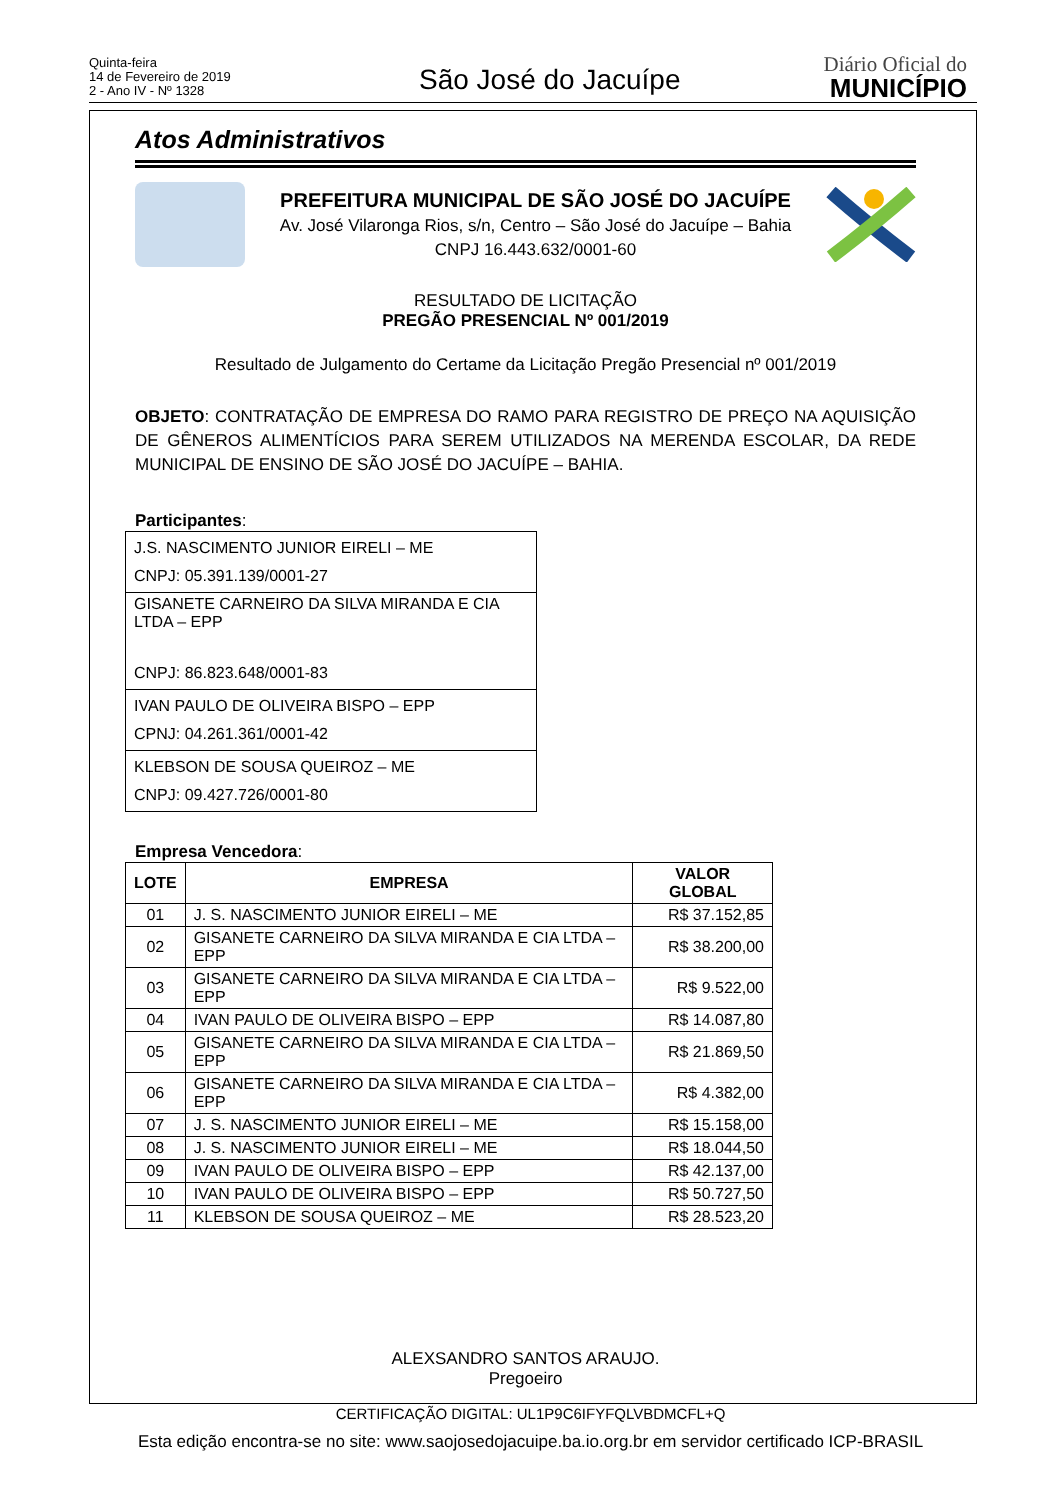Quinta-feira
14 de Fevereiro de 2019
2 - Ano IV - Nº 1328
São José do Jacuípe
Diário Oficial do
MUNICÍPIO
Atos Administrativos
PREFEITURA MUNICIPAL DE SÃO JOSÉ DO JACUÍPE
Av. José Vilaronga Rios, s/n, Centro – São José do Jacuípe – Bahia
CNPJ 16.443.632/0001-60
RESULTADO DE LICITAÇÃO
PREGÃO PRESENCIAL Nº 001/2019
Resultado de Julgamento do Certame da Licitação Pregão Presencial nº 001/2019
OBJETO: CONTRATAÇÃO DE EMPRESA DO RAMO PARA REGISTRO DE PREÇO NA AQUISIÇÃO DE GÊNEROS ALIMENTÍCIOS PARA SEREM UTILIZADOS NA MERENDA ESCOLAR, DA REDE MUNICIPAL DE ENSINO DE SÃO JOSÉ DO JACUÍPE – BAHIA.
Participantes:
| J.S. NASCIMENTO JUNIOR EIRELI – ME CNPJ: 05.391.139/0001-27 |
| GISANETE CARNEIRO DA SILVA MIRANDA E CIA LTDA – EPP CNPJ: 86.823.648/0001-83 |
| IVAN PAULO DE OLIVEIRA BISPO – EPP CPNJ: 04.261.361/0001-42 |
| KLEBSON DE SOUSA QUEIROZ – ME CNPJ: 09.427.726/0001-80 |
Empresa Vencedora:
| LOTE | EMPRESA | VALOR GLOBAL |
| --- | --- | --- |
| 01 | J. S. NASCIMENTO JUNIOR EIRELI – ME | R$ 37.152,85 |
| 02 | GISANETE CARNEIRO DA SILVA MIRANDA E CIA LTDA – EPP | R$ 38.200,00 |
| 03 | GISANETE CARNEIRO DA SILVA MIRANDA E CIA LTDA – EPP | R$ 9.522,00 |
| 04 | IVAN PAULO DE OLIVEIRA BISPO – EPP | R$ 14.087,80 |
| 05 | GISANETE CARNEIRO DA SILVA MIRANDA E CIA LTDA – EPP | R$ 21.869,50 |
| 06 | GISANETE CARNEIRO DA SILVA MIRANDA E CIA LTDA – EPP | R$ 4.382,00 |
| 07 | J. S. NASCIMENTO JUNIOR EIRELI – ME | R$ 15.158,00 |
| 08 | J. S. NASCIMENTO JUNIOR EIRELI – ME | R$ 18.044,50 |
| 09 | IVAN PAULO DE OLIVEIRA BISPO – EPP | R$ 42.137,00 |
| 10 | IVAN PAULO DE OLIVEIRA BISPO – EPP | R$ 50.727,50 |
| 11 | KLEBSON DE SOUSA QUEIROZ – ME | R$ 28.523,20 |
ALEXSANDRO SANTOS ARAUJO.
Pregoeiro
CERTIFICAÇÃO DIGITAL: UL1P9C6IFYFQLVBDMCFL+Q
Esta edição encontra-se no site: www.saojosedojacuipe.ba.io.org.br em servidor certificado ICP-BRASIL